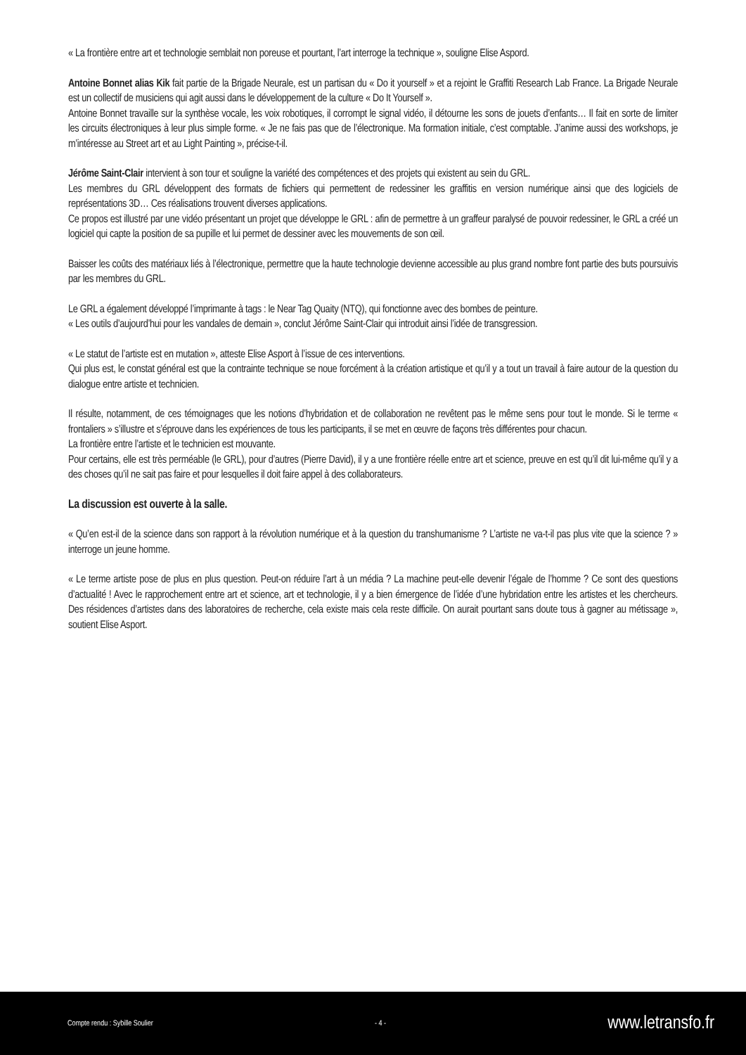« La frontière entre art et technologie semblait non poreuse et pourtant, l’art interroge la technique », souligne Elise Aspord.
Antoine Bonnet alias Kik fait partie de la Brigade Neurale, est un partisan du « Do it yourself » et a rejoint le Graffiti Research Lab France. La Brigade Neurale est un collectif de musiciens qui agit aussi dans le développement de la culture « Do It Yourself ».
Antoine Bonnet travaille sur la synthèse vocale, les voix robotiques, il corrompt le signal vidéo, il détourne les sons de jouets d’enfants… Il fait en sorte de limiter les circuits électroniques à leur plus simple forme. « Je ne fais pas que de l’électronique. Ma formation initiale, c’est comptable. J’anime aussi des workshops, je m’intéresse au Street art et au Light Painting », précise-t-il.
Jérôme Saint-Clair intervient à son tour et souligne la variété des compétences et des projets qui existent au sein du GRL.
Les membres du GRL développent des formats de fichiers qui permettent de redessiner les graffitis en version numérique ainsi que des logiciels de représentations 3D… Ces réalisations trouvent diverses applications.
Ce propos est illustré par une vidéo présentant un projet que développe le GRL : afin de permettre à un graffeur paralysé de pouvoir redessiner, le GRL a créé un logiciel qui capte la position de sa pupille et lui permet de dessiner avec les mouvements de son œil.
Baisser les coûts des matériaux liés à l’électronique, permettre que la haute technologie devienne accessible au plus grand nombre font partie des buts poursuivis par les membres du GRL.
Le GRL a également développé l’imprimante à tags : le Near Tag Quaity (NTQ), qui fonctionne avec des bombes de peinture.
« Les outils d’aujourd’hui pour les vandales de demain », conclut Jérôme Saint-Clair qui introduit ainsi l’idée de transgression.
« Le statut de l’artiste est en mutation », atteste Elise Asport à l’issue de ces interventions.
Qui plus est, le constat général est que la contrainte technique se noue forcément à la création artistique et qu’il y a tout un travail à faire autour de la question du dialogue entre artiste et technicien.
Il résulte, notamment, de ces témoignages que les notions d’hybridation et de collaboration ne revêtent pas le même sens pour tout le monde. Si le terme « frontaliers » s’illustre et s’éprouve dans les expériences de tous les participants, il se met en œuvre de façons très différentes pour chacun.
La frontière entre l’artiste et le technicien est mouvante.
Pour certains, elle est très perméable (le GRL), pour d’autres (Pierre David), il y a une frontière réelle entre art et science, preuve en est qu’il dit lui-même qu’il y a des choses qu’il ne sait pas faire et pour lesquelles il doit faire appel à des collaborateurs.
La discussion est ouverte à la salle.
« Qu’en est-il de la science dans son rapport à la révolution numérique et à la question du transhumanisme ? L’artiste ne va-t-il pas plus vite que la science ? » interroge un jeune homme.
« Le terme artiste pose de plus en plus question. Peut-on réduire l’art à un média ? La machine peut-elle devenir l’égale de l’homme ? Ce sont des questions d’actualité ! Avec le rapprochement entre art et science, art et technologie, il y a bien émergence de l’idée d’une hybridation entre les artistes et les chercheurs. Des résidences d’artistes dans des laboratoires de recherche, cela existe mais cela reste difficile. On aurait pourtant sans doute tous à gagner au métissage », soutient Elise Asport.
Compte rendu : Sybille Soulier - 4 - www.letransfo.fr